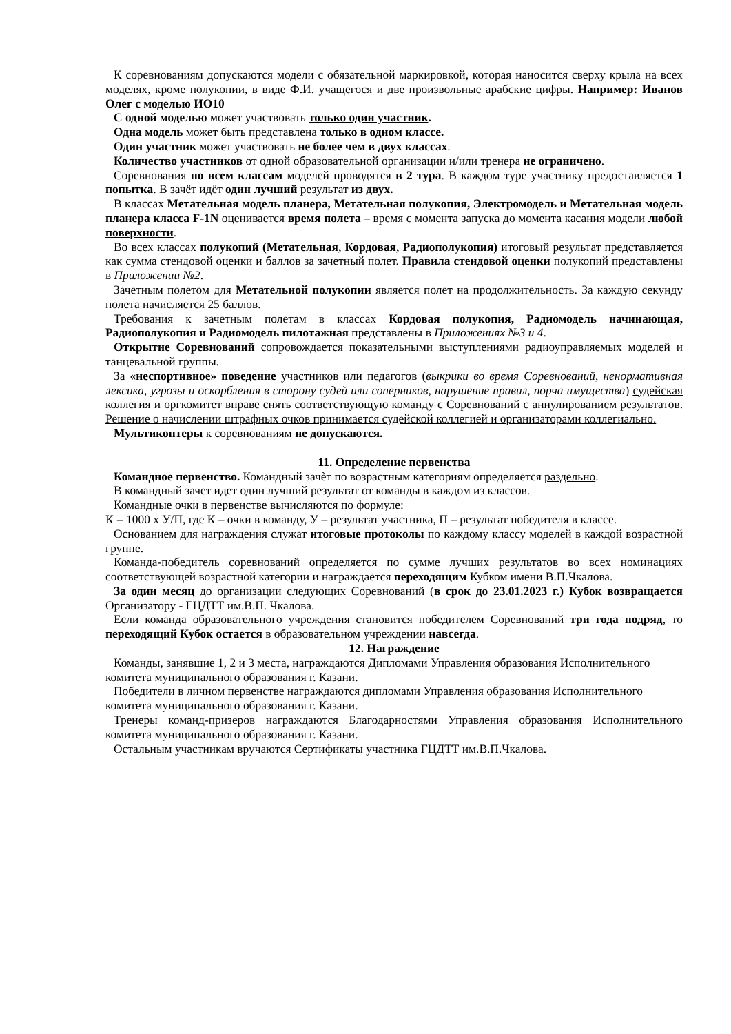К соревнованиям допускаются модели с обязательной маркировкой, которая наносится сверху крыла на всех моделях, кроме полукопии, в виде Ф.И. учащегося и две произвольные арабские цифры. Например: Иванов Олег с моделью ИО10
С одной моделью может участвовать только один участник.
Одна модель может быть представлена только в одном классе.
Один участник может участвовать не более чем в двух классах.
Количество участников от одной образовательной организации и/или тренера не ограничено.
Соревнования по всем классам моделей проводятся в 2 тура. В каждом туре участнику предоставляется 1 попытка. В зачёт идёт один лучший результат из двух.
В классах Метательная модель планера, Метательная полукопия, Электромодель и Метательная модель планера класса F-1N оценивается время полета – время с момента запуска до момента касания модели любой поверхности.
Во всех классах полукопий (Метательная, Кордовая, Радиополукопия) итоговый результат представляется как сумма стендовой оценки и баллов за зачетный полет. Правила стендовой оценки полукопий представлены в Приложении №2.
Зачетным полетом для Метательной полукопии является полет на продолжительность. За каждую секунду полета начисляется 25 баллов.
Требования к зачетным полетам в классах Кордовая полукопия, Радиомодель начинающая, Радиополукопия и Радиомодель пилотажная представлены в Приложениях №3 и 4.
Открытие Соревнований сопровождается показательными выступлениями радиоуправляемых моделей и танцевальной группы.
За «неспортивное» поведение участников или педагогов (выкрики во время Соревнований, ненормативная лексика, угрозы и оскорбления в сторону судей или соперников, нарушение правил, порча имущества) судейская коллегия и оргкомитет вправе снять соответствующую команду с Соревнований с аннулированием результатов. Решение о начислении штрафных очков принимается судейской коллегией и организаторами коллегиально.
Мультикоптеры к соревнованиям не допускаются.
11. Определение первенства
Командное первенство. Командный зачѐт по возрастным категориям определяется раздельно.
В командный зачет идет один лучший результат от команды в каждом из классов.
Командные очки в первенстве вычисляются по формуле:
К = 1000 х У/П, где К – очки в команду, У – результат участника, П – результат победителя в классе.
Основанием для награждения служат итоговые протоколы по каждому классу моделей в каждой возрастной группе.
Команда-победитель соревнований определяется по сумме лучших результатов во всех номинациях соответствующей возрастной категории и награждается переходящим Кубком имени В.П.Чкалова.
За один месяц до организации следующих Соревнований (в срок до 23.01.2023 г.) Кубок возвращается Организатору - ГЦДТТ им.В.П. Чкалова.
Если команда образовательного учреждения становится победителем Соревнований три года подряд, то переходящий Кубок остается в образовательном учреждении навсегда.
12. Награждение
Команды, занявшие 1, 2 и 3 места, награждаются Дипломами Управления образования Исполнительного комитета муниципального образования г. Казани.
Победители в личном первенстве награждаются дипломами Управления образования Исполнительного комитета муниципального образования г. Казани.
Тренеры команд-призеров награждаются Благодарностями Управления образования Исполнительного комитета муниципального образования г. Казани.
Остальным участникам вручаются Сертификаты участника ГЦДТТ им.В.П.Чкалова.